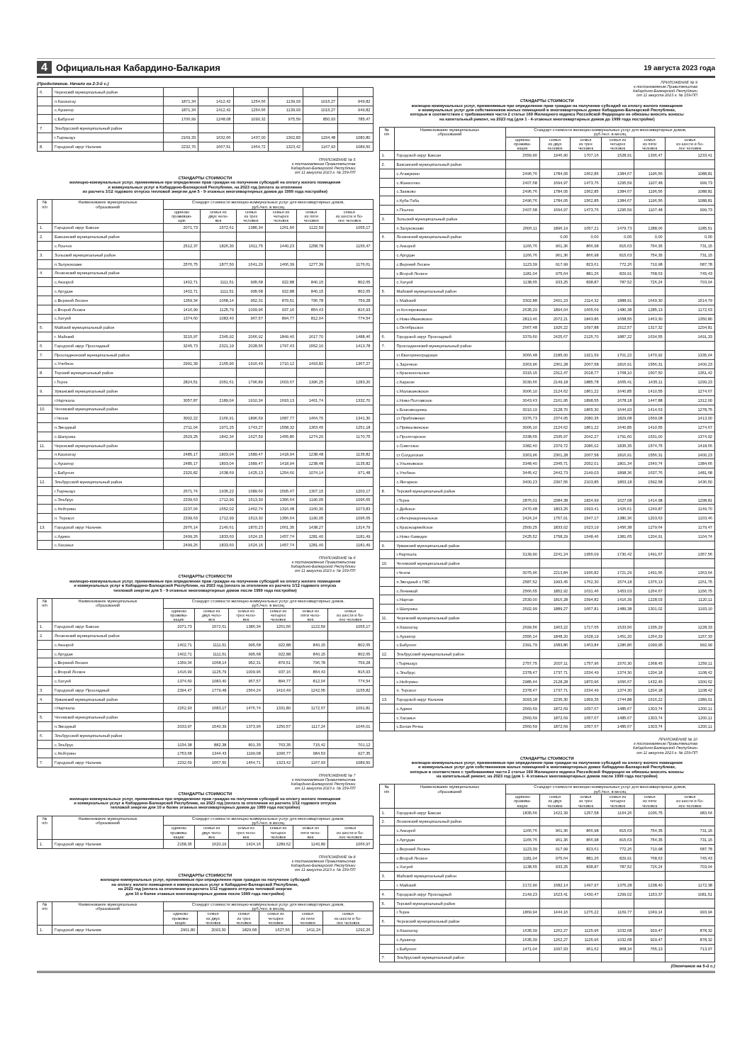4 Официальная Кабардино-Балкария 19 августа 2023 года
(Продолжение. Начало на 2-3-й с.)
| 6. | Черекский муниципальный район | | | | | | |
| | п.Кашхатау | 1871,34 | 1412,42 | 1254,66 | 1139,93 | 1015,27 | 949,82 |
| | с.Аушигер | 1871,34 | 1412,42 | 1254,66 | 1139,93 | 1015,27 | 949,82 |
| | с.Бабугент | 1706,99 | 1248,08 | 1090,32 | 975,59 | 850,93 | 785,47 |
| 7. | Эльбрусский муниципальный район | | | | | | |
| | г.Тырныауз | 2169,33 | 1632,66 | 1437,00 | 1302,83 | 1154,48 | 1080,80 |
| 8. | Городской округ Нальчик | 2232,70 | 1667,51 | 1464,72 | 1323,42 | 1167,93 | 1089,50 |
ПРИЛОЖЕНИЕ № 5
к постановлению Правительства
Кабардино-Балкарской Республики
от 11 августа 2023 г. № 159-ПП
СТАНДАРТЫ СТОИМОСТИ
жилищно-коммунальных услуг, применяемые при определении прав граждан на получение субсидий на оплату жилого помещения
и коммунальных услуг в Кабардино-Балкарской Республике, на 2023 год (оплата за отопление
из расчета 1/12 годового отпуска тепловой энергии для 5 - 9-этажных многоквартирных домов до 1999 года постройки)
| № п/п | Наименование муниципальных образований | Стандарт стоимости жилищно-коммунальных услуг для многоквартирных домов, руб./чел. в месяц | | | | | |
| --- | --- | --- | --- | --- | --- | --- | --- |
| | | одиноко проживаю- щие | семья из двух чело- век | семья из трех человек | семья из четырех человек | семья из пяти человек | семья из шести и бо- лее человек |
| 1. | Городской округ Баксан | 2071,73 | 1572,61 | 1386,34 | 1261,56 | 1122,59 | 1055,17 |
| 2. | Баксанский муниципальный район | | | | | | |
| | с.Псычох | 2512,37 | 1826,30 | 1611,75 | 1440,23 | 1258,78 | 1155,47 |
| 3. | Зольский муниципальный район | | | | | | |
| | п.Залукокоаже | 2576,75 | 1877,50 | 1641,20 | 1466,39 | 1277,39 | 1176,61 |
| 4. | Лескенский муниципальный район | | | | | | |
| | с.Анзорей | 1402,71 | 1111,51 | 995,68 | 922,88 | 840,15 | 802,65 |
| | с.Аргудан | 1402,71 | 1111,51 | 995,68 | 922,88 | 840,15 | 802,65 |
| | с.Верхний Лескен | 1359,34 | 1068,14 | 952,31 | 879,51 | 796,78 | 759,28 |
| | с.Второй Лескен | 1416,99 | 1125,79 | 1009,96 | 937,16 | 854,43 | 816,93 |
| | с.Хатуей | 1374,60 | 1083,40 | 967,57 | 894,77 | 812,04 | 774,54 |
| 5. | Майский муниципальный район | | | | | | |
| | г. Майский | 3215,97 | 2345,92 | 2066,92 | 1849,40 | 1617,70 | 1488,46 |
| 6. | Городской округ Прохладный | 3245,73 | 2321,19 | 2028,56 | 1797,43 | 1552,10 | 1413,78 |
| 7. | Прохладненский муниципальный район | | | | | | |
| | с.Учебное | 2991,39 | 2165,90 | 1916,49 | 1710,12 | 1493,82 | 1367,27 |
| 8. | Терский муниципальный район | | | | | | |
| | г.Терек | 2824,51 | 2051,61 | 1796,89 | 1603,67 | 1396,25 | 1283,20 |
| 9. | Урванский муниципальный район | | | | | | |
| | г.Нарткала | 3057,87 | 2189,04 | 1910,34 | 1693,13 | 1461,74 | 1332,70 |
| 10. | Чегемский муниципальный район | | | | | | |
| | г.Чегем | 3002,22 | 2166,91 | 1896,59 | 1687,77 | 1464,75 | 1341,30 |
| | п.Звездный | 2711,04 | 1971,25 | 1743,27 | 1558,32 | 1363,45 | 1251,18 |
| | с.Шалушка | 2529,25 | 1842,34 | 1627,59 | 1455,86 | 1274,20 | 1170,75 |
| 11. | Черекский муниципальный район | | | | | | |
| | п.Кашхатау | 2485,17 | 1803,04 | 1589,47 | 1418,94 | 1238,48 | 1135,82 |
| | с.Аушигер | 2485,17 | 1803,04 | 1589,47 | 1418,94 | 1238,48 | 1135,82 |
| | с.Бабугент | 2320,82 | 1638,69 | 1425,13 | 1254,60 | 1074,14 | 971,48 |
| 12. | Эльбрусский муниципальный район | | | | | | |
| | г.Тырныауз | 2671,74 | 1935,22 | 1689,60 | 1505,47 | 1307,15 | 1200,17 |
| | с.Эльбрус | 2339,63 | 1712,99 | 1513,30 | 1356,64 | 1190,05 | 1096,65 |
| | с.Нейтрино | 2237,04 | 1652,02 | 1462,74 | 1316,48 | 1160,30 | 1073,83 |
| | п. Терскол | 2339,63 | 1712,99 | 1513,30 | 1356,64 | 1190,05 | 1096,65 |
| 13. | Городской округ Нальчик | 2976,14 | 2140,61 | 1870,23 | 1661,35 | 1438,27 | 1314,79 |
| | с.Адиюх | 2499,26 | 1833,60 | 1624,15 | 1457,74 | 1281,40 | 1181,49 |
| | с.Хасанья | 2499,26 | 1833,60 | 1624,15 | 1457,74 | 1281,40 | 1181,49 |
ПРИЛОЖЕНИЕ № 6
к постановлению Правительства
Кабардино-Балкарской Республики
от 11 августа 2023 г. № 159-ПП
СТАНДАРТЫ СТОИМОСТИ
жилищно-коммунальных услуг, применяемые при определении прав граждан на получение субсидий на оплату жилого помещения
и коммунальных услуг в Кабардино-Балкарской Республике, на 2023 год (оплата за отопление из расчета 1/12 годового отпуска
тепловой энергии для 5 - 9-этажных многоквартирных домов после 1999 года постройки)
| № п/п | Наименование муниципальных образований | Стандарт стоимости жилищно-коммунальных услуг для многоквартирных домов, руб./чел. в месяц | | | | | |
| --- | --- | --- | --- | --- | --- | --- | --- |
| | | одиноко прожива- ющие | семья из двух чело- век | семья из трех чело- век | семья из четырех человек | семья из пяти чело- век | семья из шести и бо- лее человек |
| 1. | Городской округ Баксан | 2071,73 | 1572,61 | 1386,34 | 1261,56 | 1122,59 | 1055,17 |
| 2. | Лескенский муниципальный район | | | | | | |
| | с.Анзорей | 1402,71 | 1111,51 | 995,68 | 922,88 | 840,15 | 802,65 |
| | с.Аргудан | 1402,71 | 1111,51 | 995,68 | 922,88 | 840,15 | 802,65 |
| | с.Верхний Лескен | 1359,34 | 1068,14 | 952,31 | 879,51 | 796,78 | 759,28 |
| | с.Второй Лескен | 1416,99 | 1125,79 | 1009,96 | 937,16 | 854,43 | 816,93 |
| | с.Хатуей | 1374,60 | 1083,40 | 967,57 | 894,77 | 812,04 | 774,54 |
| 3. | Городской округ Прохладный | 2394,47 | 1779,48 | 1564,24 | 1410,49 | 1242,55 | 1155,82 |
| 4. | Урванский муниципальный район | | | | | | |
| | г.Нарткала | 2262,93 | 1683,17 | 1476,74 | 1331,80 | 1172,67 | 1091,81 |
| 5. | Чегемский муниципальный район | | | | | | |
| | п.Звездный | 2033,97 | 1540,39 | 1373,96 | 1250,57 | 1117,24 | 1046,01 |
| 6. | Эльбрусский муниципальный район | | | | | | |
| | с.Эльбрус | 1034,38 | 882,38 | 801,35 | 763,35 | 715,42 | 701,12 |
| | с.Нейтрино | 1753,68 | 1344,43 | 1199,08 | 1096,77 | 984,53 | 927,35 |
| 7. | Городской округ Нальчик | 2232,69 | 1667,50 | 1464,71 | 1323,42 | 1167,93 | 1089,50 |
ПРИЛОЖЕНИЕ № 7
к постановлению Правительства
Кабардино-Балкарской Республики
от 11 августа 2023 г. № 159-ПП
СТАНДАРТЫ СТОИМОСТИ
жилищно-коммунальных услуг, применяемые при определении прав граждан на получение субсидий на оплату жилого помещения
и коммунальных услуг в Кабардино-Балкарской Республике, на 2023 год (оплата за отопление из расчета 1/12 годового отпуска
тепловой энергии для 10 и более этажных многоквартирных домов до 1999 года постройки)
| № п/п | Наименование муниципальных образований | Стандарт стоимости жилищно-коммунальных услуг для многоквартирных домов, руб./чел. в месяц | | | | | |
| --- | --- | --- | --- | --- | --- | --- | --- |
| | | одиноко прожива- ющие | семья из двух чело- век | семья из трех чело- век | семья из четырех человек | семья из пяти чело- век | семья из шести и бо- лее человек |
| 1. | Городской округ Нальчик | 2158,35 | 1620,19 | 1424,16 | 1289,62 | 1140,89 | 1066,97 |
ПРИЛОЖЕНИЕ № 8
к постановлению Правительства
Кабардино-Балкарской Республики
от 11 августа 2023 г. № 159-ПП
СТАНДАРТЫ СТОИМОСТИ
жилищно-коммунальных услуг, применяемые при определении прав граждан на получение субсидий
на оплату жилого помещения и коммунальных услуг в Кабардино-Балкарской Республике,
на 2023 год (оплата за отопление из расчета 1/12 годового отпуска тепловой энергии
для 10 и более этажных многоквартирных домов после 1999 года постройки)
| № п/п | Наименование муниципальных образований | Стандарт стоимости жилищно-коммунальных услуг для многоквартирных домов, руб./чел. в месяц | | | | | |
| --- | --- | --- | --- | --- | --- | --- | --- |
| | | одиноко прожива- ющие | семья из двух человек | семья из трех человек | семья из четырех человек | семья из пяти человек | семья из шести и бо- лее человек |
| 1. | Городской округ Нальчик | 2901,80 | 2093,30 | 1829,68 | 1627,56 | 1411,24 | 1292,26 |
ПРИЛОЖЕНИЕ № 9
к постановлению Правительства
Кабардино-Балкарской Республики
от 11 августа 2023 г. № 159-ПП
СТАНДАРТЫ СТОИМОСТИ
жилищно-коммунальных услуг, применяемые при определении прав граждан на получение субсидий на оплату жилого помещения
и коммунальных услуг для собственников жилых помещений в многоквартирных домах Кабардино-Балкарской Республики,
которые в соответствии с требованиями части 2 статьи 169 Жилищного кодекса Российской Федерации не обязаны вносить взносы
на капитальный ремонт, на 2023 год (для 1 - 4-этажных многоквартирных домов до 1999 года постройки)
| № п/п | Наименование муниципальных образований | Стандарт стоимости жилищно-коммунальных услуг для многоквартирных домов, руб./чел. в месяц | | | | | |
| --- | --- | --- | --- | --- | --- | --- | --- |
| | | одиноко прожива- ющие | семья из двух человек | семья из трех человек | семья из четырех человек | семья из пяти человек | семья из шести и бо- лее человек |
| 1. | Городской округ Баксан | 2659,90 | 1946,90 | 1707,16 | 1528,91 | 1336,47 | 1233,41 |
| 2. | Баксанский муниципальный район | | | | | | |
| | с.Атажукино | 2496,76 | 1784,05 | 1562,85 | 1384,67 | 1196,56 | 1088,81 |
| | с.Жанхотеко | 2407,68 | 1694,97 | 1473,76 | 1295,59 | 1107,48 | 999,73 |
| | с.Заюково | 2496,76 | 1784,05 | 1562,85 | 1384,67 | 1196,56 | 1088,81 |
| | с.Куба-Таба | 2496,76 | 1784,05 | 1562,85 | 1384,67 | 1196,56 | 1088,81 |
| | с.Псычох | 2407,68 | 1694,97 | 1473,76 | 1295,59 | 1107,48 | 999,73 |
| 3. | Зольский муниципальный район | | | | | | |
| | п.Залукокоаже | 2606,11 | 1896,19 | 1657,21 | 1479,73 | 1288,06 | 1185,51 |
| 4. | Лескенский муниципальный район | | 0,00 | 0,00 | 0,00 | 0,00 | 0,00 |
| | с.Анзорей | 1166,76 | 961,36 | 866,98 | 815,63 | 754,35 | 731,15 |
| | с.Аргудан | 1166,76 | 961,36 | 866,98 | 815,63 | 754,35 | 731,15 |
| | с.Верхний Лескен | 1123,39 | 917,99 | 823,61 | 772,26 | 710,98 | 687,78 |
| | с.Второй Лескен | 1181,04 | 975,64 | 881,26 | 829,91 | 768,63 | 745,43 |
| | с.Хатуей | 1138,65 | 933,25 | 838,87 | 787,52 | 726,24 | 703,04 |
| 5. | Майский муниципальный район | | | | | | |
| | г. Майский | 3302,88 | 2401,23 | 2114,32 | 1888,91 | 1649,30 | 1514,79 |
| | ст.Котляревская | 2635,29 | 1894,04 | 1665,69 | 1480,38 | 1285,13 | 1172,63 |
| | с.Ново-Ивановское | 2813,46 | 2072,21 | 1843,86 | 1658,55 | 1463,30 | 1350,80 |
| | с.Октябрьское | 2667,48 | 1926,22 | 1697,88 | 1512,57 | 1317,32 | 1204,81 |
| 6. | Городской округ Прохладный | 3379,60 | 2425,67 | 2125,70 | 1887,22 | 1634,55 | 1491,33 |
| 7. | Прохладненский муниципальный район | | | | | | |
| | ст.Екатериноградская | 3066,48 | 2185,00 | 1921,59 | 1701,22 | 1470,92 | 1335,04 |
| | с.Заречное | 3363,96 | 2361,28 | 2067,58 | 1816,91 | 1556,31 | 1400,23 |
| | с.Красносельское | 3315,15 | 2312,47 | 2018,77 | 1768,10 | 1507,50 | 1351,42 |
| | с.Карагач | 3030,66 | 2149,18 | 1885,78 | 1665,41 | 1435,11 | 1299,23 |
| | с.Малакановское | 3006,10 | 2124,62 | 1861,22 | 1640,85 | 1410,55 | 1274,67 |
| | с.Ново-Полтавское | 3043,43 | 2161,95 | 1898,55 | 1678,18 | 1447,88 | 1312,00 |
| | с.Благовещенка | 3010,19 | 2128,70 | 1865,30 | 1644,93 | 1414,63 | 1278,75 |
| | ст.Приближная | 3376,73 | 2374,05 | 2080,35 | 1829,68 | 1569,08 | 1413,00 |
| | с.Прималкинское | 3006,10 | 2124,62 | 1861,22 | 1640,85 | 1410,55 | 1274,67 |
| | с.Пролетарское | 3338,65 | 2335,97 | 2042,27 | 1791,60 | 1531,00 | 1374,92 |
| | с.Советское | 3382,40 | 2379,72 | 2086,02 | 1835,35 | 1574,75 | 1418,66 |
| | ст.Солдатская | 3363,96 | 2361,28 | 2067,58 | 1816,91 | 1556,31 | 1400,23 |
| | с.Ульяновское | 3348,40 | 2345,71 | 2052,01 | 1801,34 | 1540,74 | 1384,66 |
| | с.Учебное | 3445,42 | 2442,73 | 2149,03 | 1898,36 | 1637,76 | 1481,68 |
| | с.Янтарное | 3400,23 | 2397,55 | 2103,85 | 1853,18 | 1592,58 | 1436,50 |
| 8. | Терский муниципальный район | | | | | | |
| | г.Терек | 2876,01 | 2084,38 | 1824,99 | 1627,08 | 1414,98 | 1298,81 |
| | с.Дейское | 2470,48 | 1803,25 | 1593,41 | 1426,61 | 1249,87 | 1149,70 |
| | с.Интернациональное | 2424,24 | 1757,01 | 1547,17 | 1380,36 | 1203,63 | 1103,46 |
| | с.Красноармейское | 2500,25 | 1833,02 | 1623,19 | 1456,38 | 1279,64 | 1179,47 |
| | с.Ново-Хамидие | 2425,52 | 1758,29 | 1548,46 | 1381,65 | 1204,91 | 1104,74 |
| 9. | Урванский муниципальный район | | | | | | |
| | г.Нарткала | 3139,90 | 2241,24 | 1955,09 | 1730,42 | 1491,57 | 1357,56 |
| 10. | Чегемский муниципальный район | | | | | | |
| | г.Чегем | 3075,96 | 2213,84 | 1936,82 | 1721,29 | 1491,56 | 1363,64 |
| | п.Звездный с ГВС | 2587,52 | 1993,45 | 1762,30 | 1574,18 | 1376,13 | 1261,75 |
| | с.Лечинкай | 2566,65 | 1852,92 | 1631,46 | 1453,03 | 1264,67 | 1156,75 |
| | с.Нартан | 2530,00 | 1816,28 | 1594,82 | 1416,39 | 1228,03 | 1120,11 |
| | с.Шалушка | 2602,99 | 1889,27 | 1667,81 | 1489,38 | 1301,02 | 1193,10 |
| 11. | Черекский муниципальный район | | | | | | |
| | п.Кашхатау | 2699,56 | 1963,22 | 1717,65 | 1533,56 | 1335,29 | 1228,33 |
| | с.Аушигер | 2556,14 | 1848,20 | 1628,19 | 1451,20 | 1264,29 | 1157,33 |
| | с.Бабугент | 2391,79 | 1683,86 | 1463,84 | 1286,86 | 1099,95 | 992,99 |
| 12. | Эльбрусский муниципальный район | | | | | | |
| | г.Тырныауз | 2757,75 | 2007,11 | 1757,96 | 1570,30 | 1368,45 | 1259,11 |
| | с.Эльбрус | 2378,47 | 1737,71 | 1534,49 | 1374,30 | 1204,18 | 1108,42 |
| | с.Нейтрино | 2985,44 | 2128,28 | 1870,96 | 1656,67 | 1432,45 | 1300,62 |
| | п. Терскол | 2378,47 | 1737,71 | 1534,49 | 1374,30 | 1204,18 | 1108,42 |
| 13. | Городской округ Нальчик | 3093,18 | 2235,30 | 1959,35 | 1744,88 | 1516,22 | 1389,01 |
| | с.Адиюх | 2560,69 | 1872,69 | 1657,67 | 1485,67 | 1303,74 | 1200,11 |
| | с.Хасанья | 2560,69 | 1872,69 | 1657,67 | 1485,67 | 1303,74 | 1200,11 |
| | с.Белая Речка | 2560,69 | 1872,69 | 1657,67 | 1485,67 | 1303,74 | 1200,11 |
ПРИЛОЖЕНИЕ № 10
к постановлению Правительства
Кабардино-Балкарской Республики
от 11 августа 2023 г. № 159-ПП
СТАНДАРТЫ СТОИМОСТИ
жилищно-коммунальных услуг, применяемые при определении прав граждан на получение субсидий на оплату жилого помещения
и коммунальных услуг для собственников жилых помещений в многоквартирных домах Кабардино-Балкарской Республики,
которые в соответствии с требованиями части 2 статьи 169 Жилищного кодекса Российской Федерации не обязаны вносить взносы
на капитальный ремонт, на 2023 год (для 1- 4-этажных многоквартирных домов после 1999 года постройки)
| № п/п | Наименование муниципальных образований | Стандарт стоимости жилищно-коммунальных услуг для многоквартирных домов, руб./чел. в месяц | | | | | |
| --- | --- | --- | --- | --- | --- | --- | --- |
| | | одиноко прожива- ющие | семья из двух человек | семья из трех человек | семья из четырех человек | семья из пяти человек | семья из шести и бо- лее человек |
| 1. | Городской округ Баксан | 1835,66 | 1422,39 | 1257,58 | 1154,26 | 1036,75 | 983,64 |
| 2. | Лескенский муниципальный район | | | | | | |
| | с.Анзорей | 1166,76 | 961,36 | 866,98 | 815,63 | 754,35 | 731,15 |
| | с.Аргудан | 1166,76 | 961,36 | 866,98 | 815,63 | 754,35 | 731,15 |
| | с.Верхний Лескен | 1123,39 | 917,99 | 823,61 | 772,26 | 710,98 | 687,78 |
| | с.Второй Лескен | 1181,04 | 975,64 | 881,26 | 829,91 | 768,63 | 745,43 |
| | с.Хатуей | 1138,65 | 933,25 | 838,87 | 787,52 | 726,24 | 703,04 |
| 3. | Майский муниципальный район | | | | | | |
| | г. Майский | 2172,90 | 1682,14 | 1497,97 | 1375,28 | 1238,40 | 1172,38 |
| 4. | Городской округ Прохладный | 2149,23 | 1623,41 | 1430,47 | 1299,02 | 1153,37 | 1081,51 |
| 5. | Терский муниципальный район | | | | | | |
| | г.Терек | 1869,94 | 1444,16 | 1276,22 | 1169,77 | 1049,14 | 993,94 |
| 6. | Черекский муниципальный район | | | | | | |
| | п.Кашхатау | 1635,39 | 1262,27 | 1125,96 | 1032,68 | 929,47 | 878,32 |
| | с.Аушигер | 1635,39 | 1262,27 | 1125,96 | 1032,68 | 929,47 | 878,32 |
| | с.Бабугент | 1471,04 | 1097,93 | 961,62 | 868,34 | 765,13 | 713,97 |
| 7. | Эльбрусский муниципальный район | | | | | | |
(Окончание на 5-й с.)